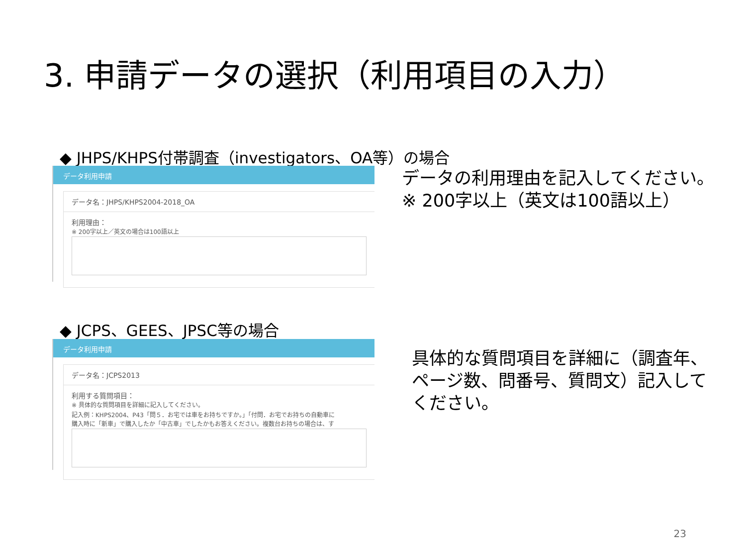3. 申請データの選択（利用項目の入力）
◆ JHPS/KHPS付帯調査（investigators、OA等）の場合
データ利用申請
データ名：JHPS/KHPS2004-2018_OA
利用理由：
※ 200字以上／英文の場合は100語以上
データの利用理由を記入してください。
※ 200字以上（英文は100語以上）
◆ JCPS、GEES、JPSC等の場合
データ利用申請
データ名：JCPS2013
利用する質問項目：
※ 具体的な質問項目を詳細に記入してください。
記入例：KHPS2004、P43「問５．お宅では車をお持ちですか。」「付問．お宅でお持ちの自動車に
購入時に「新車」で購入したか「中古車」でしたかもお答えください。複数台お持ちの場合は、す
具体的な質問項目を詳細に（調査年、
ページ数、問番号、質問文）記入して
ください。
23